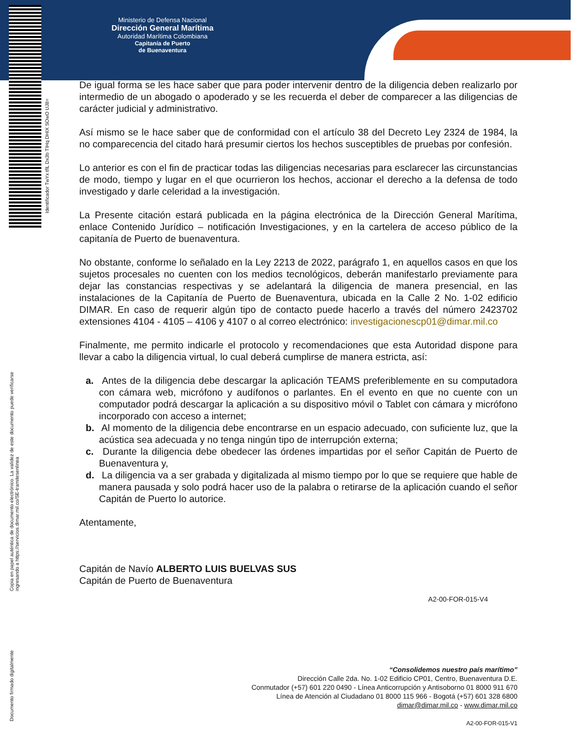Ministerio de Defensa Nacional
Dirección General Marítima
Autoridad Marítima Colombiana
Capitanía de Puerto
de Buenaventura
Identificador TwYx tflL Dx3b TIHq DHIX SOwO UJ8=
Copia en papel auténtica de documento electrónico. La validez de este documento puede verificarse ingresando a https://servicios.dimar.mil.co/SE-tramitesenlinea
Documento firmado digitalmente
De igual forma se les hace saber que para poder intervenir dentro de la diligencia deben realizarlo por intermedio de un abogado o apoderado y se les recuerda el deber de comparecer a las diligencias de carácter judicial y administrativo.
Así mismo se le hace saber que de conformidad con el artículo 38 del Decreto Ley 2324 de 1984, la no comparecencia del citado hará presumir ciertos los hechos susceptibles de pruebas por confesión.
Lo anterior es con el fin de practicar todas las diligencias necesarias para esclarecer las circunstancias de modo, tiempo y lugar en el que ocurrieron los hechos, accionar el derecho a la defensa de todo investigado y darle celeridad a la investigación.
La Presente citación estará publicada en la página electrónica de la Dirección General Marítima, enlace Contenido Jurídico – notificación Investigaciones, y en la cartelera de acceso público de la capitanía de Puerto de buenaventura.
No obstante, conforme lo señalado en la Ley 2213 de 2022, parágrafo 1, en aquellos casos en que los sujetos procesales no cuenten con los medios tecnológicos, deberán manifestarlo previamente para dejar las constancias respectivas y se adelantará la diligencia de manera presencial, en las instalaciones de la Capitanía de Puerto de Buenaventura, ubicada en la Calle 2 No. 1-02 edificio DIMAR. En caso de requerir algún tipo de contacto puede hacerlo a través del número 2423702 extensiones 4104 - 4105 – 4106 y 4107 o al correo electrónico: investigacionescp01@dimar.mil.co
Finalmente, me permito indicarle el protocolo y recomendaciones que esta Autoridad dispone para llevar a cabo la diligencia virtual, lo cual deberá cumplirse de manera estricta, así:
a. Antes de la diligencia debe descargar la aplicación TEAMS preferiblemente en su computadora con cámara web, micrófono y audífonos o parlantes. En el evento en que no cuente con un computador podrá descargar la aplicación a su dispositivo móvil o Tablet con cámara y micrófono incorporado con acceso a internet;
b. Al momento de la diligencia debe encontrarse en un espacio adecuado, con suficiente luz, que la acústica sea adecuada y no tenga ningún tipo de interrupción externa;
c. Durante la diligencia debe obedecer las órdenes impartidas por el señor Capitán de Puerto de Buenaventura y,
d. La diligencia va a ser grabada y digitalizada al mismo tiempo por lo que se requiere que hable de manera pausada y solo podrá hacer uso de la palabra o retirarse de la aplicación cuando el señor Capitán de Puerto lo autorice.
Atentamente,
Capitán de Navío ALBERTO LUIS BUELVAS SUS
Capitán de Puerto de Buenaventura
A2-00-FOR-015-V4
“Consolidemos nuestro país marítimo”
Dirección Calle 2da. No. 1-02 Edificio CP01, Centro, Buenaventura D.E.
Conmutador (+57) 601 220 0490 - Línea Anticorrupción y Antisoborno 01 8000 911 670
Línea de Atención al Ciudadano 01 8000 115 966 - Bogotá (+57) 601 328 6800
dimar@dimar.mil.co - www.dimar.mil.co
A2-00-FOR-015-V1